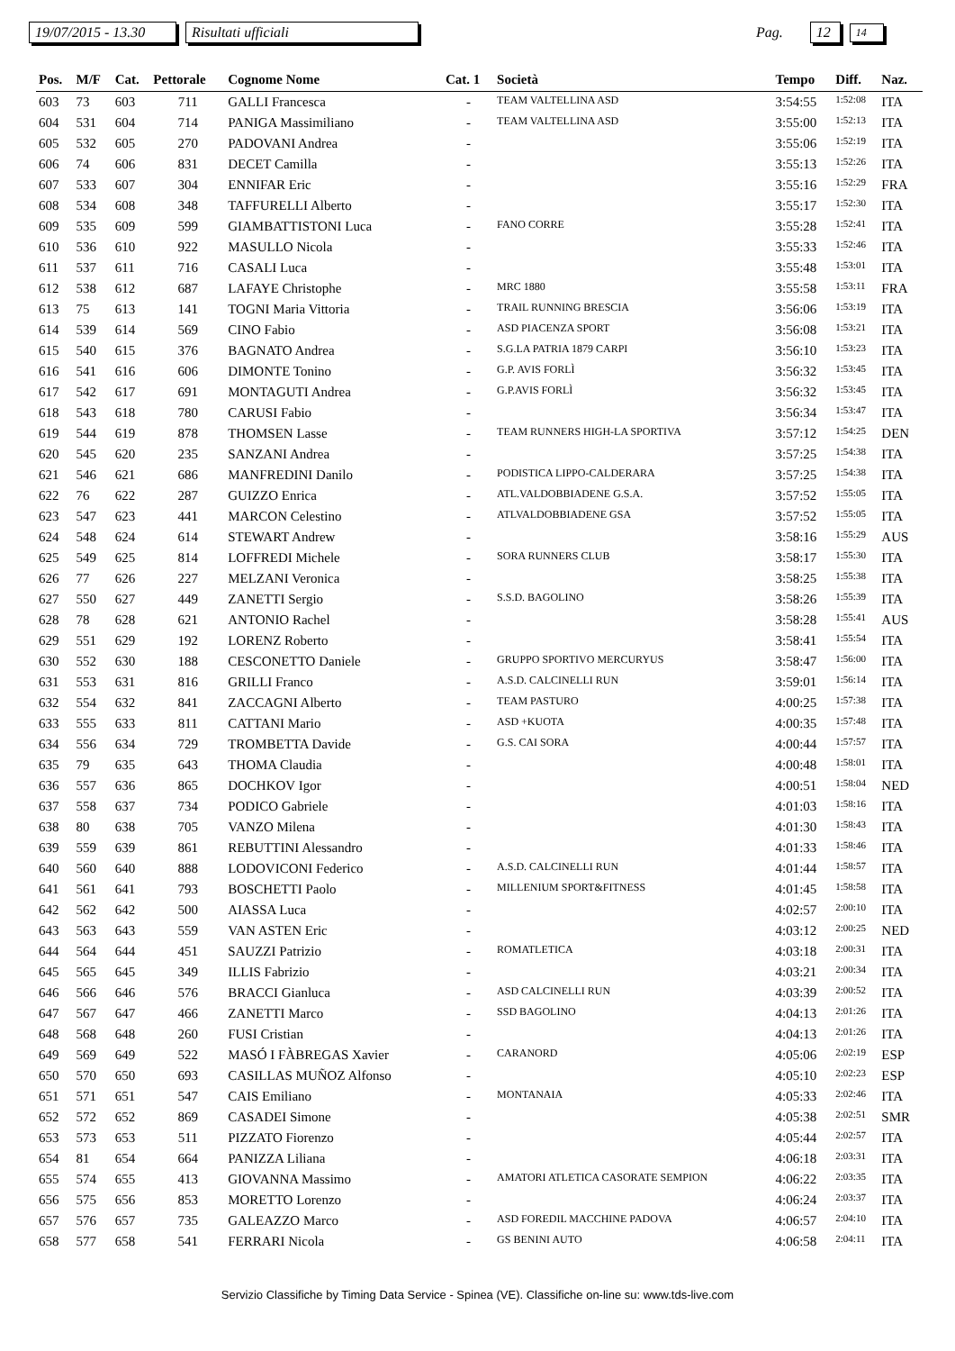19/07/2015 - 13.30 Risultati ufficiali Pag. 12 14
| Pos. | M/F | Cat. | Pettorale | Cognome Nome | Cat. 1 | Società | Tempo | Diff. | Naz. |
| --- | --- | --- | --- | --- | --- | --- | --- | --- | --- |
| 603 | 73 | 603 | 711 | GALLI Francesca | - | TEAM VALTELLINA ASD | 3:54:55 | 1:52:08 | ITA |
| 604 | 531 | 604 | 714 | PANIGA Massimiliano | - | TEAM VALTELLINA ASD | 3:55:00 | 1:52:13 | ITA |
| 605 | 532 | 605 | 270 | PADOVANI Andrea | - | | 3:55:06 | 1:52:19 | ITA |
| 606 | 74 | 606 | 831 | DECET Camilla | - | | 3:55:13 | 1:52:26 | ITA |
| 607 | 533 | 607 | 304 | ENNIFAR Eric | - | | 3:55:16 | 1:52:29 | FRA |
| 608 | 534 | 608 | 348 | TAFFURELLI Alberto | - | | 3:55:17 | 1:52:30 | ITA |
| 609 | 535 | 609 | 599 | GIAMBATTISTONI Luca | - | FANO CORRE | 3:55:28 | 1:52:41 | ITA |
| 610 | 536 | 610 | 922 | MASULLO Nicola | - | | 3:55:33 | 1:52:46 | ITA |
| 611 | 537 | 611 | 716 | CASALI Luca | - | | 3:55:48 | 1:53:01 | ITA |
| 612 | 538 | 612 | 687 | LAFAYE Christophe | - | MRC 1880 | 3:55:58 | 1:53:11 | FRA |
| 613 | 75 | 613 | 141 | TOGNI Maria Vittoria | - | TRAIL RUNNING BRESCIA | 3:56:06 | 1:53:19 | ITA |
| 614 | 539 | 614 | 569 | CINO Fabio | - | ASD PIACENZA SPORT | 3:56:08 | 1:53:21 | ITA |
| 615 | 540 | 615 | 376 | BAGNATO Andrea | - | S.G.LA PATRIA 1879 CARPI | 3:56:10 | 1:53:23 | ITA |
| 616 | 541 | 616 | 606 | DIMONTE Tonino | - | G.P. AVIS FORLÌ | 3:56:32 | 1:53:45 | ITA |
| 617 | 542 | 617 | 691 | MONTAGUTI Andrea | - | G.P.AVIS FORLÌ | 3:56:32 | 1:53:45 | ITA |
| 618 | 543 | 618 | 780 | CARUSI Fabio | - | | 3:56:34 | 1:53:47 | ITA |
| 619 | 544 | 619 | 878 | THOMSEN Lasse | - | TEAM RUNNERS HIGH-LA SPORTIVA | 3:57:12 | 1:54:25 | DEN |
| 620 | 545 | 620 | 235 | SANZANI Andrea | - | | 3:57:25 | 1:54:38 | ITA |
| 621 | 546 | 621 | 686 | MANFREDINI Danilo | - | PODISTICA LIPPO-CALDERARA | 3:57:25 | 1:54:38 | ITA |
| 622 | 76 | 622 | 287 | GUIZZO Enrica | - | ATL.VALDOBBIADENE G.S.A. | 3:57:52 | 1:55:05 | ITA |
| 623 | 547 | 623 | 441 | MARCON Celestino | - | ATLVALDOBBIADENE GSA | 3:57:52 | 1:55:05 | ITA |
| 624 | 548 | 624 | 614 | STEWART Andrew | - | | 3:58:16 | 1:55:29 | AUS |
| 625 | 549 | 625 | 814 | LOFFREDI Michele | - | SORA RUNNERS CLUB | 3:58:17 | 1:55:30 | ITA |
| 626 | 77 | 626 | 227 | MELZANI Veronica | - | | 3:58:25 | 1:55:38 | ITA |
| 627 | 550 | 627 | 449 | ZANETTI Sergio | - | S.S.D. BAGOLINO | 3:58:26 | 1:55:39 | ITA |
| 628 | 78 | 628 | 621 | ANTONIO Rachel | - | | 3:58:28 | 1:55:41 | AUS |
| 629 | 551 | 629 | 192 | LORENZ Roberto | - | | 3:58:41 | 1:55:54 | ITA |
| 630 | 552 | 630 | 188 | CESCONETTO Daniele | - | GRUPPO SPORTIVO MERCURYUS | 3:58:47 | 1:56:00 | ITA |
| 631 | 553 | 631 | 816 | GRILLI Franco | - | A.S.D. CALCINELLI RUN | 3:59:01 | 1:56:14 | ITA |
| 632 | 554 | 632 | 841 | ZACCAGNI Alberto | - | TEAM PASTURO | 4:00:25 | 1:57:38 | ITA |
| 633 | 555 | 633 | 811 | CATTANI Mario | - | ASD +KUOTA | 4:00:35 | 1:57:48 | ITA |
| 634 | 556 | 634 | 729 | TROMBETTA Davide | - | G.S. CAI SORA | 4:00:44 | 1:57:57 | ITA |
| 635 | 79 | 635 | 643 | THOMA Claudia | - | | 4:00:48 | 1:58:01 | ITA |
| 636 | 557 | 636 | 865 | DOCHKOV Igor | - | | 4:00:51 | 1:58:04 | NED |
| 637 | 558 | 637 | 734 | PODICO Gabriele | - | | 4:01:03 | 1:58:16 | ITA |
| 638 | 80 | 638 | 705 | VANZO Milena | - | | 4:01:30 | 1:58:43 | ITA |
| 639 | 559 | 639 | 861 | REBUTTINI Alessandro | - | | 4:01:33 | 1:58:46 | ITA |
| 640 | 560 | 640 | 888 | LODOVICONI Federico | - | A.S.D. CALCINELLI RUN | 4:01:44 | 1:58:57 | ITA |
| 641 | 561 | 641 | 793 | BOSCHETTI Paolo | - | MILLENIUM SPORT&FITNESS | 4:01:45 | 1:58:58 | ITA |
| 642 | 562 | 642 | 500 | AIASSA Luca | - | | 4:02:57 | 2:00:10 | ITA |
| 643 | 563 | 643 | 559 | VAN ASTEN Eric | - | | 4:03:12 | 2:00:25 | NED |
| 644 | 564 | 644 | 451 | SAUZZI Patrizio | - | ROMATLETICA | 4:03:18 | 2:00:31 | ITA |
| 645 | 565 | 645 | 349 | ILLIS Fabrizio | - | | 4:03:21 | 2:00:34 | ITA |
| 646 | 566 | 646 | 576 | BRACCI Gianluca | - | ASD CALCINELLI RUN | 4:03:39 | 2:00:52 | ITA |
| 647 | 567 | 647 | 466 | ZANETTI Marco | - | SSD BAGOLINO | 4:04:13 | 2:01:26 | ITA |
| 648 | 568 | 648 | 260 | FUSI Cristian | - | | 4:04:13 | 2:01:26 | ITA |
| 649 | 569 | 649 | 522 | MASÓ I FÀBREGAS Xavier | - | CARANORD | 4:05:06 | 2:02:19 | ESP |
| 650 | 570 | 650 | 693 | CASILLAS MUÑOZ Alfonso | - | | 4:05:10 | 2:02:23 | ESP |
| 651 | 571 | 651 | 547 | CAIS Emiliano | - | MONTANAIA | 4:05:33 | 2:02:46 | ITA |
| 652 | 572 | 652 | 869 | CASADEI Simone | - | | 4:05:38 | 2:02:51 | SMR |
| 653 | 573 | 653 | 511 | PIZZATO Fiorenzo | - | | 4:05:44 | 2:02:57 | ITA |
| 654 | 81 | 654 | 664 | PANIZZA Liliana | - | | 4:06:18 | 2:03:31 | ITA |
| 655 | 574 | 655 | 413 | GIOVANNA Massimo | - | AMATORI ATLETICA CASORATE SEMPION | 4:06:22 | 2:03:35 | ITA |
| 656 | 575 | 656 | 853 | MORETTO Lorenzo | - | | 4:06:24 | 2:03:37 | ITA |
| 657 | 576 | 657 | 735 | GALEAZZO Marco | - | ASD FOREDIL MACCHINE PADOVA | 4:06:57 | 2:04:10 | ITA |
| 658 | 577 | 658 | 541 | FERRARI Nicola | - | GS BENINI AUTO | 4:06:58 | 2:04:11 | ITA |
Servizio Classifiche by Timing Data Service - Spinea (VE). Classifiche on-line su: www.tds-live.com